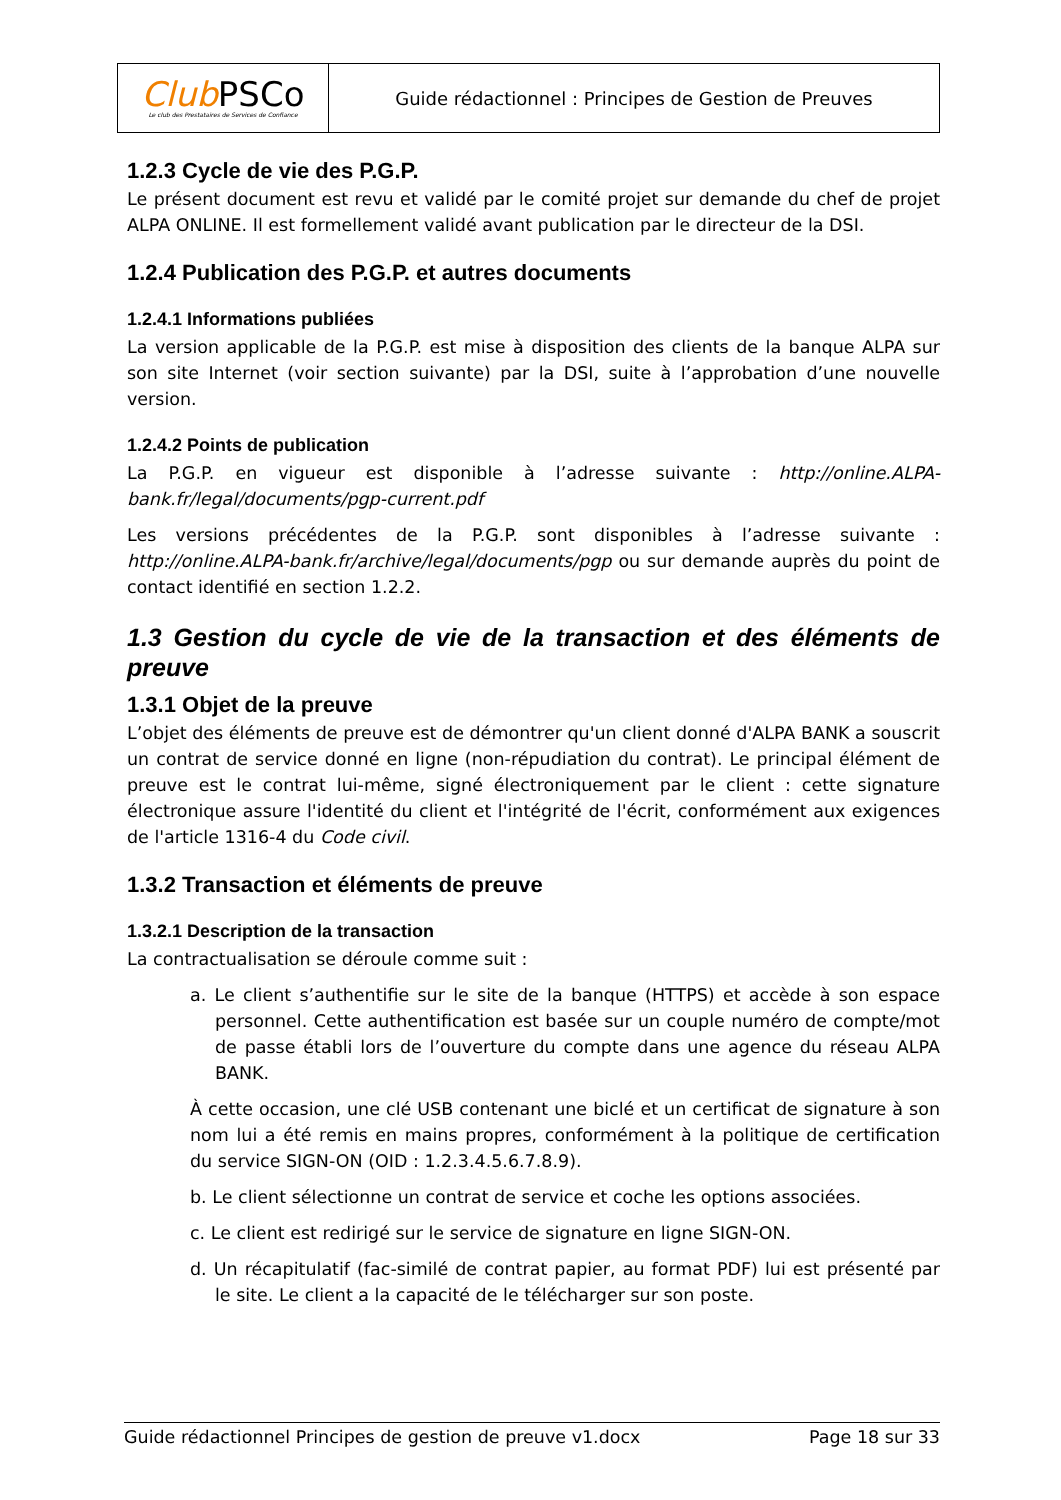| Club PSCo Le club des Prestataires de Services de Confiance | Guide rédactionnel : Principes de Gestion de Preuves |
1.2.3 Cycle de vie des P.G.P.
Le présent document est revu et validé par le comité projet sur demande du chef de projet ALPA ONLINE. Il est formellement validé avant publication par le directeur de la DSI.
1.2.4 Publication des P.G.P. et autres documents
1.2.4.1 Informations publiées
La version applicable de la P.G.P. est mise à disposition des clients de la banque ALPA sur son site Internet (voir section suivante) par la DSI, suite à l’approbation d’une nouvelle version.
1.2.4.2 Points de publication
La P.G.P. en vigueur est disponible à l’adresse suivante : http://online.ALPA-bank.fr/legal/documents/pgp-current.pdf
Les versions précédentes de la P.G.P. sont disponibles à l’adresse suivante : http://online.ALPA-bank.fr/archive/legal/documents/pgp ou sur demande auprès du point de contact identifié en section 1.2.2.
1.3 Gestion du cycle de vie de la transaction et des éléments de preuve
1.3.1 Objet de la preuve
L’objet des éléments de preuve est de démontrer qu'un client donné d'ALPA BANK a souscrit un contrat de service donné en ligne (non-répudiation du contrat). Le principal élément de preuve est le contrat lui-même, signé électroniquement par le client : cette signature électronique assure l'identité du client et l'intégrité de l'écrit, conformément aux exigences de l'article 1316-4 du Code civil.
1.3.2 Transaction et éléments de preuve
1.3.2.1 Description de la transaction
La contractualisation se déroule comme suit :
a. Le client s’authentifie sur le site de la banque (HTTPS) et accède à son espace personnel. Cette authentification est basée sur un couple numéro de compte/mot de passe établi lors de l’ouverture du compte dans une agence du réseau ALPA BANK.
À cette occasion, une clé USB contenant une biclé et un certificat de signature à son nom lui a été remis en mains propres, conformément à la politique de certification du service SIGN-ON (OID : 1.2.3.4.5.6.7.8.9).
b. Le client sélectionne un contrat de service et coche les options associées.
c. Le client est redirigé sur le service de signature en ligne SIGN-ON.
d. Un récapitulatif (fac-similé de contrat papier, au format PDF) lui est présenté par le site. Le client a la capacité de le télécharger sur son poste.
Guide rédactionnel Principes de gestion de preuve v1.docx Page 18 sur 33